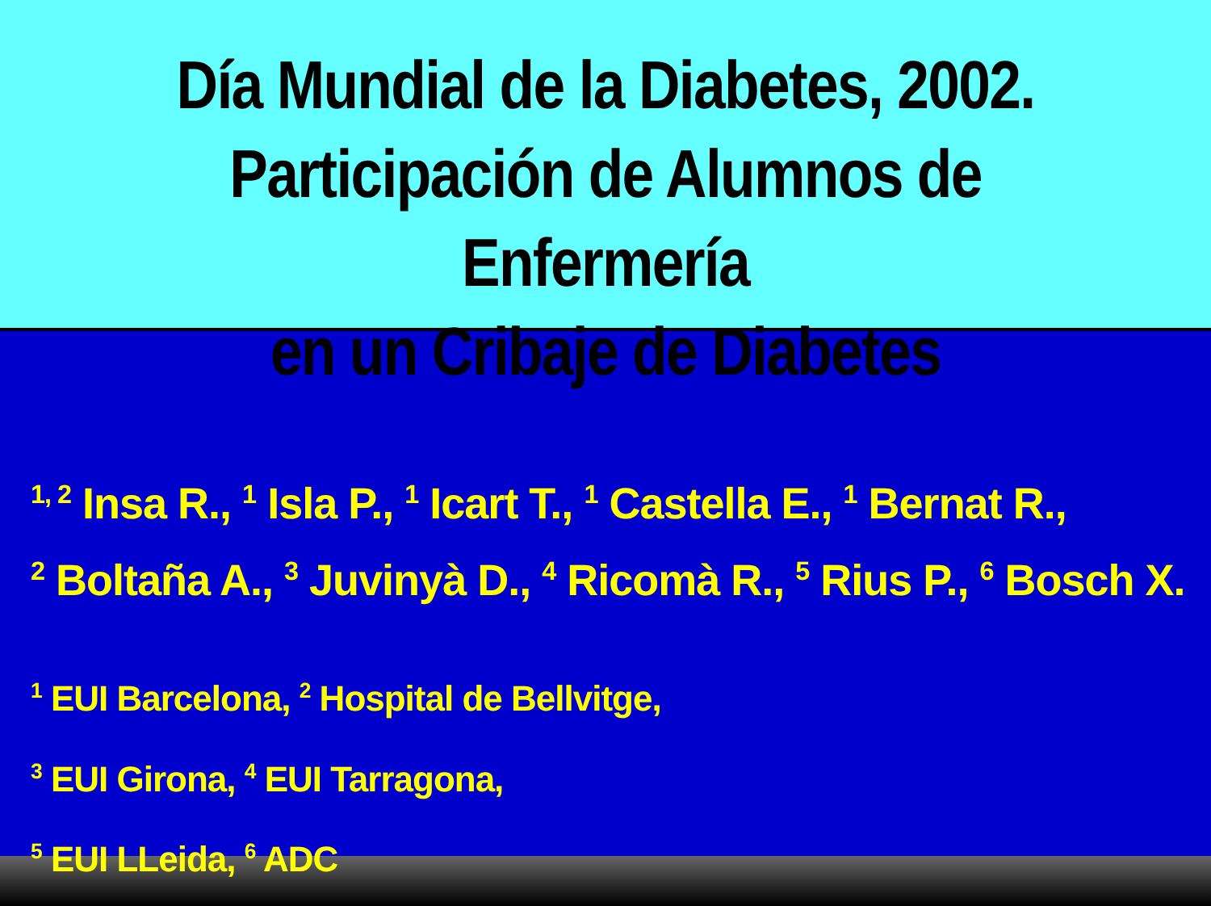Día Mundial de la Diabetes, 2002.
Participación de Alumnos de Enfermería
en un Cribaje de Diabetes
<sup>1, 2</sup> Insa R., <sup>1</sup> Isla P., <sup>1</sup> Icart T., <sup>1</sup> Castella E., <sup>1</sup> Bernat R.,
<sup>2</sup> Boltaña A., <sup>3</sup> Juvinyà D., <sup>4</sup> Ricomà R., <sup>5</sup> Rius P., <sup>6</sup> Bosch X.
<sup>1</sup> EUI Barcelona, <sup>2</sup> Hospital de Bellvitge,
<sup>3</sup> EUI Girona, <sup>4</sup> EUI Tarragona,
<sup>5</sup> EUI LLeida, <sup>6</sup> ADC